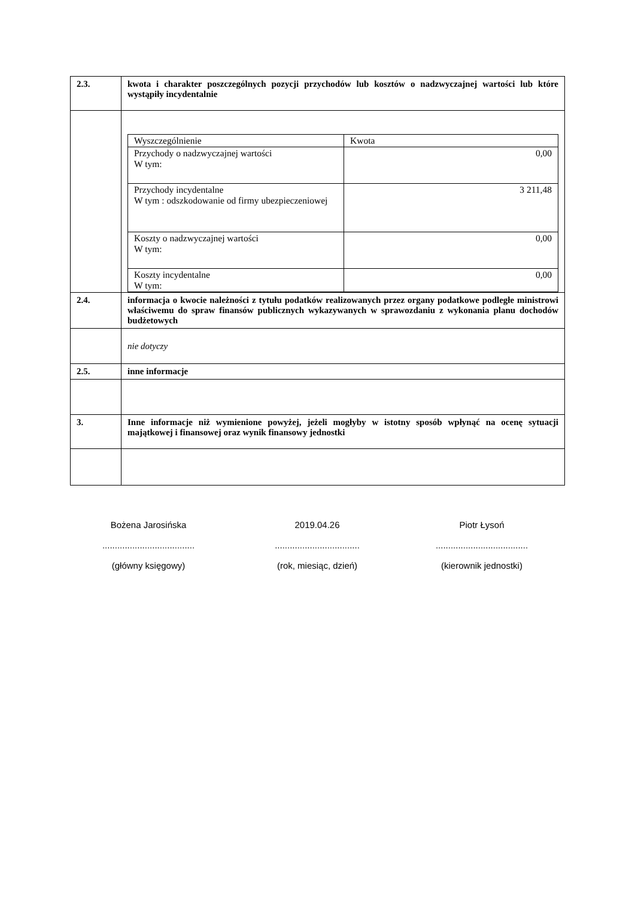| 2.3. | kwota i charakter poszczególnych pozycji przychodów lub kosztów o nadzwyczajnej wartości lub które wystąpiły incydentalnie |
| | / Wyszczególnienie / Kwota / / Przychody o nadzwyczajnej wartości W tym: / 0,00 / / Przychody incydentalne W tym : odszkodowanie od firmy ubezpieczeniowej / 3 211,48 / / Koszty o nadzwyczajnej wartości W tym: / 0,00 / / Koszty incydentalne W tym: / 0,00 / |
| 2.4. | informacja o kwocie należności z tytułu podatków realizowanych przez organy podatkowe podległe ministrowi właściwemu do spraw finansów publicznych wykazywanych w sprawozdaniu z wykonania planu dochodów budżetowych |
| | nie dotyczy |
| 2.5. | inne informacje |
| 3. | Inne informacje niż wymienione powyżej, jeżeli mogłyby w istotny sposób wpłynąć na ocenę sytuacji majątkowej i finansowej oraz wynik finansowy jednostki |
Bożena Jarosińska
.....................................
(główny księgowy)
2019.04.26
..................................
(rok, miesiąc, dzień)
Piotr Łysoń
.....................................
(kierownik jednostki)